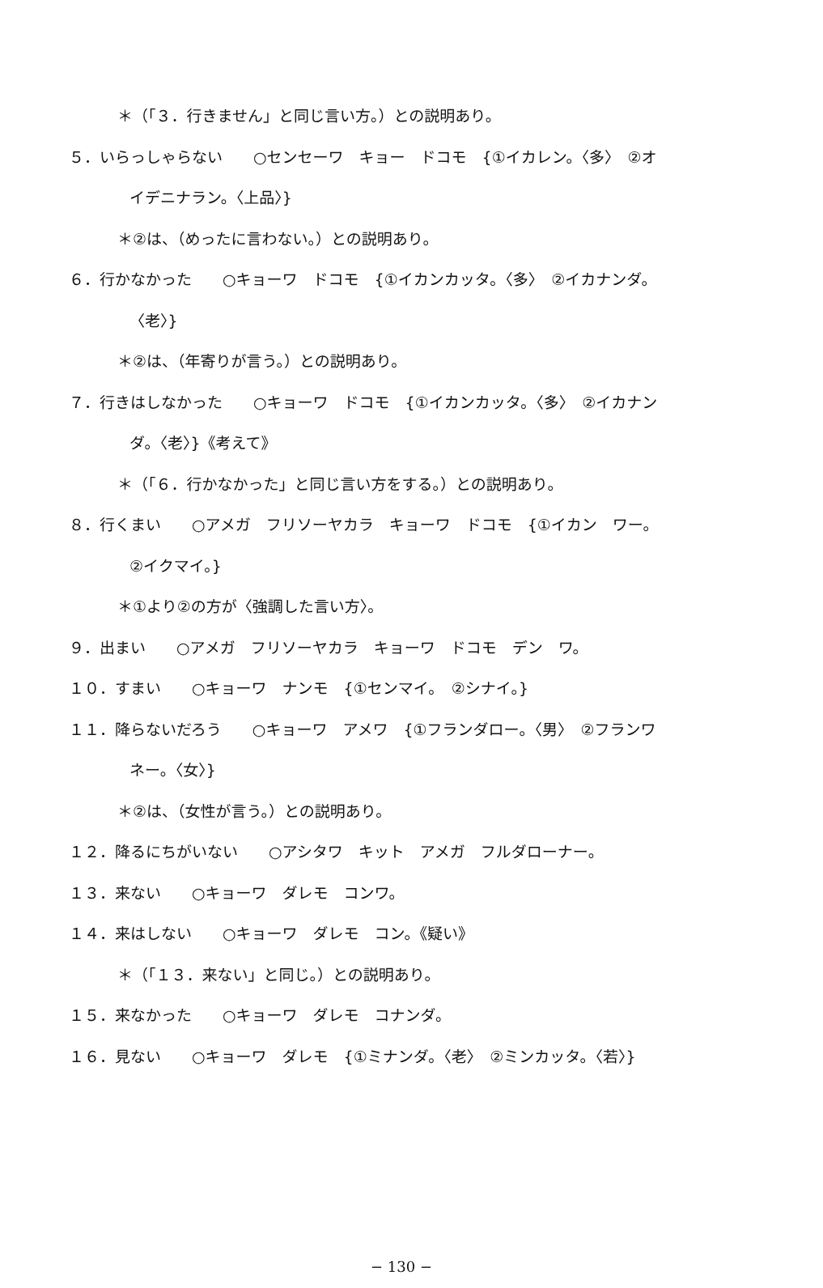＊（「３．行きません」と同じ言い方。）との説明あり。
５．いらっしゃらない　　○センセーワ　キョー　ドコモ　{①イカレン。〈多〉　②オ
イデニナラン。〈上品〉}
＊②は、（めったに言わない。）との説明あり。
６．行かなかった　　○キョーワ　ドコモ　{①イカンカッタ。〈多〉　②イカナンダ。
〈老〉}
＊②は、（年寄りが言う。）との説明あり。
７．行きはしなかった　　○キョーワ　ドコモ　{①イカンカッタ。〈多〉　②イカナン
ダ。〈老〉}《考えて》
＊（「６．行かなかった」と同じ言い方をする。）との説明あり。
８．行くまい　　○アメガ　フリソーヤカラ　キョーワ　ドコモ　{①イカン　ワー。
②イクマイ。}
＊①より②の方が〈強調した言い方〉。
９．出まい　　○アメガ　フリソーヤカラ　キョーワ　ドコモ　デン　ワ。
１０．すまい　　○キョーワ　ナンモ　{①センマイ。　②シナイ。}
１１．降らないだろう　　○キョーワ　アメワ　{①フランダロー。〈男〉　②フランワ
ネー。〈女〉}
＊②は、（女性が言う。）との説明あり。
１２．降るにちがいない　　○アシタワ　キット　アメガ　フルダローナー。
１３．来ない　　○キョーワ　ダレモ　コンワ。
１４．来はしない　　○キョーワ　ダレモ　コン。《疑い》
＊（「１３．来ない」と同じ。）との説明あり。
１５．来なかった　　○キョーワ　ダレモ　コナンダ。
１６．見ない　　○キョーワ　ダレモ　{①ミナンダ。〈老〉　②ミンカッタ。〈若〉}
− 130 −